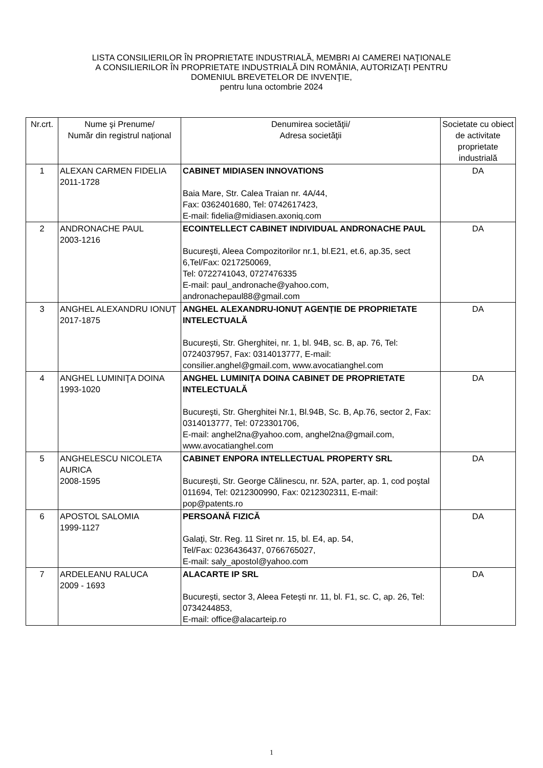LISTA CONSILIERILOR ÎN PROPRIETATE INDUSTRIALĂ, MEMBRI AI CAMEREI NAŢIONALE
A CONSILIERILOR ÎN PROPRIETATE INDUSTRIALĂ DIN ROMÂNIA, AUTORIZAŢI PENTRU
DOMENIUL BREVETELOR DE INVENŢIE,
pentru luna octombrie 2024
| Nr.crt. | Nume şi Prenume/ Număr din registrul național | Denumirea societăţii/ Adresa societăţii | Societate cu obiect de activitate proprietate industrială |
| --- | --- | --- | --- |
| 1 | ALEXAN CARMEN FIDELIA 2011-1728 | CABINET MIDIASEN INNOVATIONS Baia Mare, Str. Calea Traian nr. 4A/44, Fax: 0362401680, Tel: 0742617423, E-mail: fidelia@midiasen.axoniq.com | DA |
| 2 | ANDRONACHE PAUL 2003-1216 | ECOINTELLECT CABINET INDIVIDUAL ANDRONACHE PAUL Bucureşti, Aleea Compozitorilor nr.1, bl.E21, et.6, ap.35, sect 6,Tel/Fax: 0217250069, Tel: 0722741043, 0727476335 E-mail: paul_andronache@yahoo.com, andronachepaul88@gmail.com | DA |
| 3 | ANGHEL ALEXANDRU IONUȚ 2017-1875 | ANGHEL ALEXANDRU-IONUȚ AGENȚIE DE PROPRIETATE INTELECTUALĂ București, Str. Gherghitei, nr. 1, bl. 94B, sc. B, ap. 76, Tel: 0724037957, Fax: 0314013777, E-mail: consilier.anghel@gmail.com, www.avocatianghel.com | DA |
| 4 | ANGHEL LUMINIŢA DOINA 1993-1020 | ANGHEL LUMINIŢA DOINA CABINET DE PROPRIETATE INTELECTUALĂ Bucureşti, Str. Gherghitei Nr.1, Bl.94B, Sc. B, Ap.76, sector 2, Fax: 0314013777, Tel: 0723301706, E-mail: anghel2na@yahoo.com, anghel2na@gmail.com, www.avocatianghel.com | DA |
| 5 | ANGHELESCU NICOLETA AURICA 2008-1595 | CABINET ENPORA INTELLECTUAL PROPERTY SRL București, Str. George Călinescu, nr. 52A, parter, ap. 1, cod poştal 011694, Tel: 0212300990, Fax: 0212302311, E-mail: pop@patents.ro | DA |
| 6 | APOSTOL SALOMIA 1999-1127 | PERSOANĂ FIZICĂ Galaţi, Str. Reg. 11 Siret nr. 15, bl. E4, ap. 54, Tel/Fax: 0236436437, 0766765027, E-mail: saly_apostol@yahoo.com | DA |
| 7 | ARDELEANU RALUCA 2009 - 1693 | ALACARTE IP SRL București, sector 3, Aleea Fetești nr. 11, bl. F1, sc. C, ap. 26, Tel: 0734244853, E-mail: office@alacarteip.ro | DA |
1